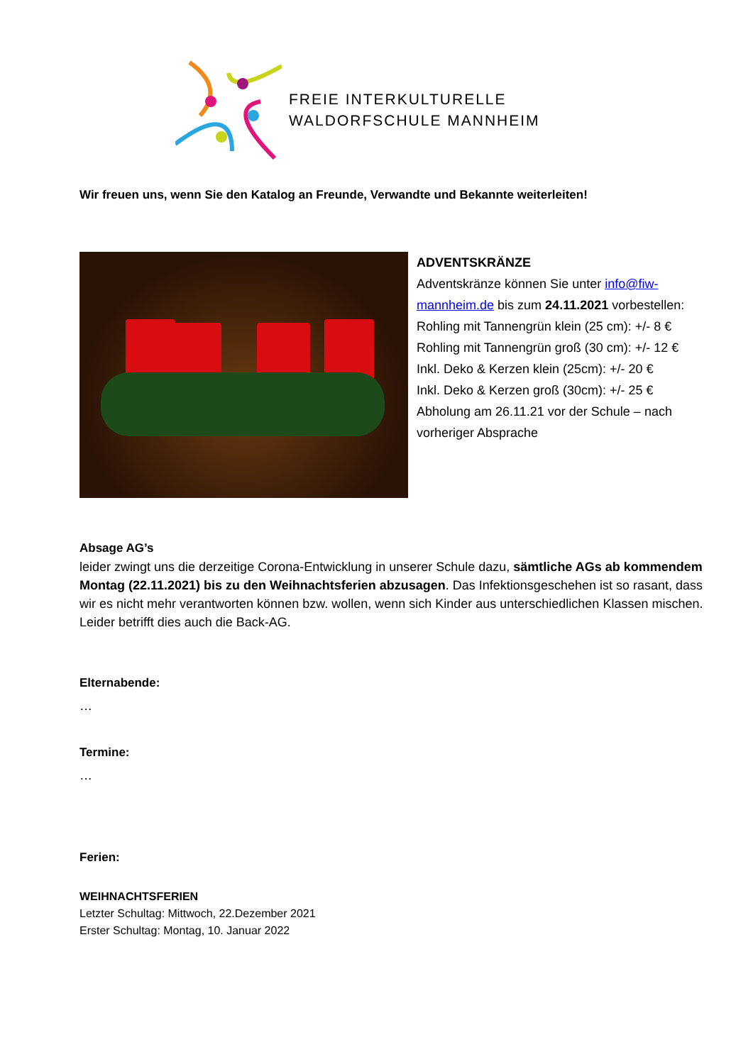FREIE INTERKULTURELLE
WALDORFSCHULE MANNHEIM
Wir freuen uns, wenn Sie den Katalog an Freunde, Verwandte und Bekannte weiterleiten!
ADVENTSKRÄNZE
Adventskränze können Sie unter info@fiw-mannheim.de bis zum 24.11.2021 vorbestellen:
Rohling mit Tannengrün klein (25 cm): +/- 8 €
Rohling mit Tannengrün groß (30 cm): +/- 12 €
Inkl. Deko & Kerzen klein (25cm): +/- 20 €
Inkl. Deko & Kerzen groß (30cm): +/- 25 €
Abholung am 26.11.21 vor der Schule – nach vorheriger Absprache
Absage AG’s
leider zwingt uns die derzeitige Corona-Entwicklung in unserer Schule dazu, sämtliche AGs ab kommendem Montag (22.11.2021) bis zu den Weihnachtsferien abzusagen. Das Infektionsgeschehen ist so rasant, dass wir es nicht mehr verantworten können bzw. wollen, wenn sich Kinder aus unterschiedlichen Klassen mischen. Leider betrifft dies auch die Back-AG.
Elternabende:
…
Termine:
…
Ferien:
WEIHNACHTSFERIEN
Letzter Schultag: Mittwoch, 22.Dezember 2021
Erster Schultag: Montag, 10. Januar 2022